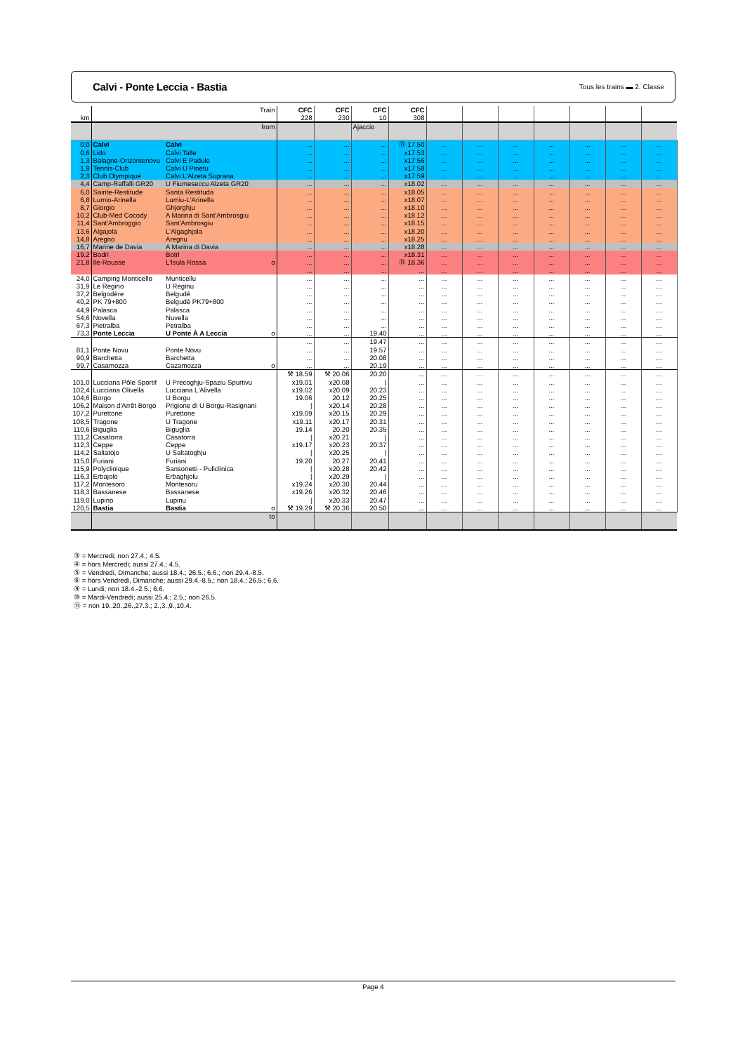Calvi - Ponte Leccia - Bastia
Tous les trains ▬ 2. Classe
| km | | Train | CFC 228 | CFC 230 | CFC 10 | CFC 308 | | | | | | | |
| | | from | | | Ajaccio | | | | | | | | |
| 0,0 | Calvi | Calvi | ... | ... | ... | ⑪ 17.50 | ... | ... | ... | ... | ... | ... | ... |
| 0,6 | Lido | Calvi Talle | ... | ... | ... | x17.53 | ... | ... | ... | ... | ... | ... | ... |
| 1,3 | Balagne-Orizontenovu | Calvi E Padule | ... | ... | ... | x17.56 | ... | ... | ... | ... | ... | ... | ... |
| 1,9 | Tennis-Club | Calvi U Pinetu | ... | ... | ... | x17.58 | ... | ... | ... | ... | ... | ... | ... |
| 2,3 | Club Olympique | Calvi L'Alzeta Suprana | ... | ... | ... | x17.59 | ... | ... | ... | ... | ... | ... | ... |
| 4,4 | Camp-Raffalli GR20 | U Fiumeseccu Alzeta GR20 | ... | ... | ... | x18.02 | ... | ... | ... | ... | ... | ... | ... |
| 6,0 | Sainte-Restitude | Santa Restituda | ... | ... | ... | x18.05 | ... | ... | ... | ... | ... | ... | ... |
| 6,8 | Lumio-Arinella | Lumiu-L'Arinella | ... | ... | ... | x18.07 | ... | ... | ... | ... | ... | ... | ... |
| 8,7 | Giorgio | Ghjorghju | ... | ... | ... | x18.10 | ... | ... | ... | ... | ... | ... | ... |
| 10,2 | Club-Med Cocody | A Marina di Sant'Ambrosgiu | ... | ... | ... | x18.12 | ... | ... | ... | ... | ... | ... | ... |
| 11,4 | Sant'Ambroggio | Sant'Ambrosgiu | ... | ... | ... | x18.15 | ... | ... | ... | ... | ... | ... | ... |
| 13,6 | Algajola | L'Algaghjola | ... | ... | ... | x18.20 | ... | ... | ... | ... | ... | ... | ... |
| 14,8 | Aregno | Aregnu | ... | ... | ... | x18.25 | ... | ... | ... | ... | ... | ... | ... |
| 16,7 | Marine de Davia | A Marina di Davia | ... | ... | ... | x18.28 | ... | ... | ... | ... | ... | ... | ... |
| 19,2 | Bodri | Botri | ... | ... | ... | x18.31 | ... | ... | ... | ... | ... | ... | ... |
| 21,8 | Ile-Rousse | L'Isula Rossa o | ... | ... | ... | ⑪ 18.36 | ... | ... | ... | ... | ... | ... | ... |
| | | | ... | ... | ... | ... | ... | ... | ... | ... | ... | ... | ... |
| 24,0 | Camping Monticello | Munticellu | ... | ... | ... | ... | ... | ... | ... | ... | ... | ... | ... |
| 31,9 | Le Regino | U Reginu | ... | ... | ... | ... | ... | ... | ... | ... | ... | ... | ... |
| 37,2 | Belgodère | Belgudè | ... | ... | ... | ... | ... | ... | ... | ... | ... | ... | ... |
| 40,2 | PK 79+800 | Belgudè PK79+800 | ... | ... | ... | ... | ... | ... | ... | ... | ... | ... | ... |
| 44,9 | Palasca | Palasca | ... | ... | ... | ... | ... | ... | ... | ... | ... | ... | ... |
| 54,6 | Novella | Nuvella | ... | ... | ... | ... | ... | ... | ... | ... | ... | ... | ... |
| 67,3 | Pietralba | Petralba | ... | ... | ... | ... | ... | ... | ... | ... | ... | ... | ... |
| 73,3 | Ponte Leccia | U Ponte À A Leccia o | ... | ... | 19.40 | ... | ... | ... | ... | ... | ... | ... | ... |
| | | | ... | ... | 19.47 | ... | ... | ... | ... | ... | ... | ... | ... |
| 81,1 | Ponte Novu | Ponte Novu | ... | ... | 19.57 | ... | ... | ... | ... | ... | ... | ... | ... |
| 90,9 | Barchetta | Barchetta | ... | ... | 20.08 | ... | ... | ... | ... | ... | ... | ... | ... |
| 99,7 | Casamozza | Cazamozza o | ... | ... | 20.19 | ... | ... | ... | ... | ... | ... | ... | ... |
| | | | ⚒ 18.59 | ⚒ 20.06 | 20.20 | ... | ... | ... | ... | ... | ... | ... | ... |
| 101,0 | Lucciana Pôle Sportif | U Precoghju-Spaziu Spurtivu | x19.01 | x20.08 | / | ... | ... | ... | ... | ... | ... | ... | ... |
| 102,4 | Lucciana Olivella | Lucciana L'Alivella | x19.02 | x20.09 | 20.23 | ... | ... | ... | ... | ... | ... | ... | ... |
| 104,6 | Borgo | U Borgu | 19.06 | 20.12 | 20.25 | ... | ... | ... | ... | ... | ... | ... | ... |
| 106,2 | Maison d'Arrêt Borgo | Prigione di U Borgu-Rasignani | / | x20.14 | 20.28 | ... | ... | ... | ... | ... | ... | ... | ... |
| 107,2 | Purettone | Purettone | x19.09 | x20.15 | 20.29 | ... | ... | ... | ... | ... | ... | ... | ... |
| 108,5 | Tragone | U Tragone | x19.11 | x20.17 | 20.31 | ... | ... | ... | ... | ... | ... | ... | ... |
| 110,6 | Biguglia | Biguglia | 19.14 | 20.20 | 20.35 | ... | ... | ... | ... | ... | ... | ... | ... |
| 111,2 | Casatorra | Casatorra | / | x20.21 | / | ... | ... | ... | ... | ... | ... | ... | ... |
| 112,3 | Ceppe | Ceppe | x19.17 | x20.23 | 20.37 | ... | ... | ... | ... | ... | ... | ... | ... |
| 114,2 | Saltatojo | U Saltatoghju | / | x20.25 | / | ... | ... | ... | ... | ... | ... | ... | ... |
| 115,0 | Furiani | Furiani | 19.20 | 20.27 | 20.41 | ... | ... | ... | ... | ... | ... | ... | ... |
| 115,9 | Polyclinique | Sansonetti - Puliclinica | / | x20.28 | 20.42 | ... | ... | ... | ... | ... | ... | ... | ... |
| 116,3 | Erbajolo | Erbaghjolu | / | x20.29 | / | ... | ... | ... | ... | ... | ... | ... | ... |
| 117,2 | Montesoro | Montesoru | x19.24 | x20.30 | 20.44 | ... | ... | ... | ... | ... | ... | ... | ... |
| 118,3 | Bassanese | Bassanese | x19.26 | x20.32 | 20.46 | ... | ... | ... | ... | ... | ... | ... | ... |
| 119,0 | Lupino | Lupinu | / | x20.33 | 20.47 | ... | ... | ... | ... | ... | ... | ... | ... |
| 120,5 | Bastia | Bastia o | ⚒ 19.29 | ⚒ 20.36 | 20.50 | ... | ... | ... | ... | ... | ... | ... | ... |
| | | to | | | | | | | | | | | |
③ = Mercredi; non 27.4.; 4.5.
④ = hors Mercredi; aussi 27.4.; 4.5.
⑤ = Vendredi, Dimanche; aussi 18.4.; 26.5.; 6.6.; non 29.4.-8.5.
⑥ = hors Vendredi, Dimanche; aussi 29.4.-8.5.; non 18.4.; 26.5.; 6.6.
⑨ = Lundi; non 18.4.-2.5.; 6.6.
⑩ = Mardi-Vendredi; aussi 25.4.; 2.5.; non 26.5.
⑪ = non 19.,20.,26.,27.3.; 2.,3.,9.,10.4.
Page 4